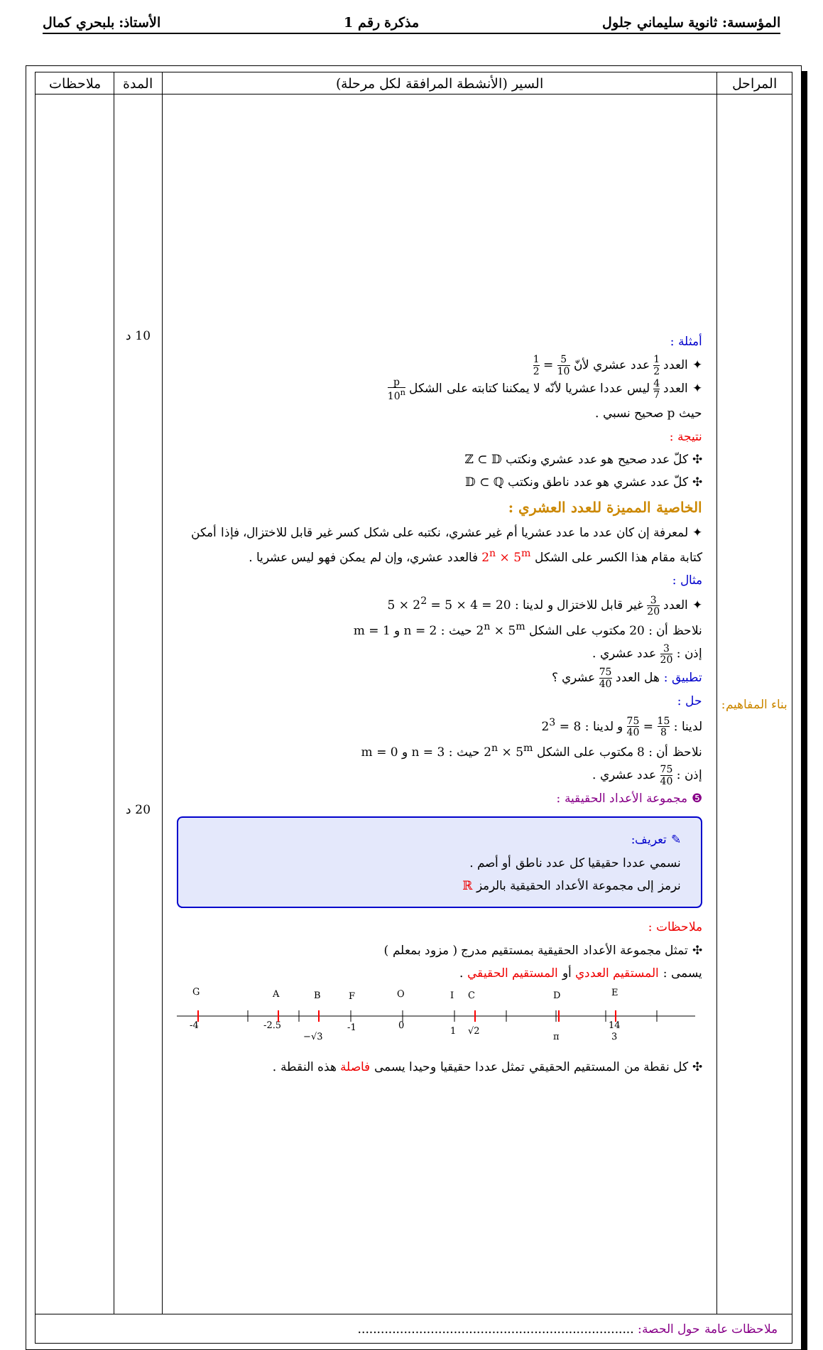المؤسسة: ثانوية سليماني جلول مذكرة رقم 1 الأستاذ: بلبحري كمال
| المراحل | السير (الأنشطة المرافقة لكل مرحلة) | المدة | ملاحظات |
| --- | --- | --- | --- |
| بناء المفاهيم: | أمثلة : ✦ العدد 1 2 عدد عشري لأنّ 5 10 = 1 2 ✦ العدد 4 7 ليس عددا عشريا لأنّه لا يمكننا كتابته على الشكل p 10<sup>n</sup> حيث p صحيح نسبي . نتيجة : ✣ كلّ عدد صحيح هو عدد عشري ونكتب ℤ ⊂ 𝔻 ✣ كلّ عدد عشري هو عدد ناطق ونكتب 𝔻 ⊂ ℚ الخاصية المميزة للعدد العشري : ✦ لمعرفة إن كان عدد ما عدد عشريا أم غير عشري، نكتبه على شكل كسر غير قابل للاختزال، فإذا أمكن كتابة مقام هذا الكسر على الشكل 2<sup>n</sup> × 5<sup>m</sup> فالعدد عشري، وإن لم يمكن فهو ليس عشريا . مثال : ✦ العدد 3 20 غير قابل للاختزال و لدينا : 20 = 4 × 5 = 2<sup>2</sup> × 5 نلاحظ أن : 20 مكتوب على الشكل 2<sup>n</sup> × 5<sup>m</sup> حيث : n = 2 و m = 1 إذن : 3 20 عدد عشري . تطبيق : هل العدد 75 40 عشري ؟ حل : لدينا : 15 8 = 75 40 و لدينا : 8 = 2<sup>3</sup> نلاحظ أن : 8 مكتوب على الشكل 2<sup>n</sup> × 5<sup>m</sup> حيث : n = 3 و m = 0 إذن : 75 40 عدد عشري . ❺ مجموعة الأعداد الحقيقية : ✎ تعريف: نسمي عددا حقيقيا كل عدد ناطق أو أصم . نرمز إلى مجموعة الأعداد الحقيقية بالرمز ℝ ملاحظات : ✣ تمثل مجموعة الأعداد الحقيقية بمستقيم مدرج ( مزود بمعلم ) يسمى : المستقيم العددي أو المستقيم الحقيقي . G A B F O I C D E -4 -2.5 −√3 -1 0 1 √2 π 14 3 ✣ كل نقطة من المستقيم الحقيقي تمثل عددا حقيقيا وحيدا يسمى فاصلة هذه النقطة . | 10 د 20 د | |
| ملاحظات عامة حول الحصة: ........................................................................ | | | |